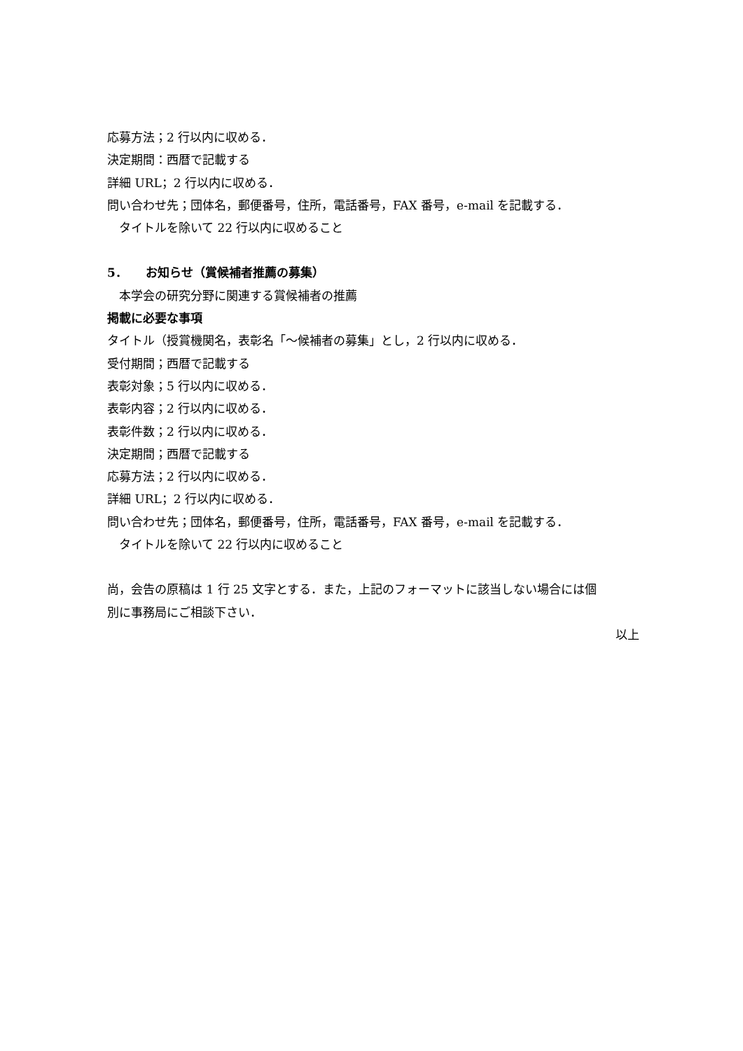応募方法；2 行以内に収める．
決定期間：西暦で記載する
詳細 URL；2 行以内に収める．
問い合わせ先；団体名，郵便番号，住所，電話番号，FAX 番号，e-mail を記載する．
　タイトルを除いて 22 行以内に収めること
5．　　お知らせ（賞候補者推薦の募集）
　本学会の研究分野に関連する賞候補者の推薦
掲載に必要な事項
タイトル（授賞機関名，表彰名「～候補者の募集」とし，2 行以内に収める．
受付期間；西暦で記載する
表彰対象；5 行以内に収める．
表彰内容；2 行以内に収める．
表彰件数；2 行以内に収める．
決定期間；西暦で記載する
応募方法；2 行以内に収める．
詳細 URL；2 行以内に収める．
問い合わせ先；団体名，郵便番号，住所，電話番号，FAX 番号，e-mail を記載する．
　タイトルを除いて 22 行以内に収めること
尚，会告の原稿は 1 行 25 文字とする．また，上記のフォーマットに該当しない場合には個
別に事務局にご相談下さい．
以上